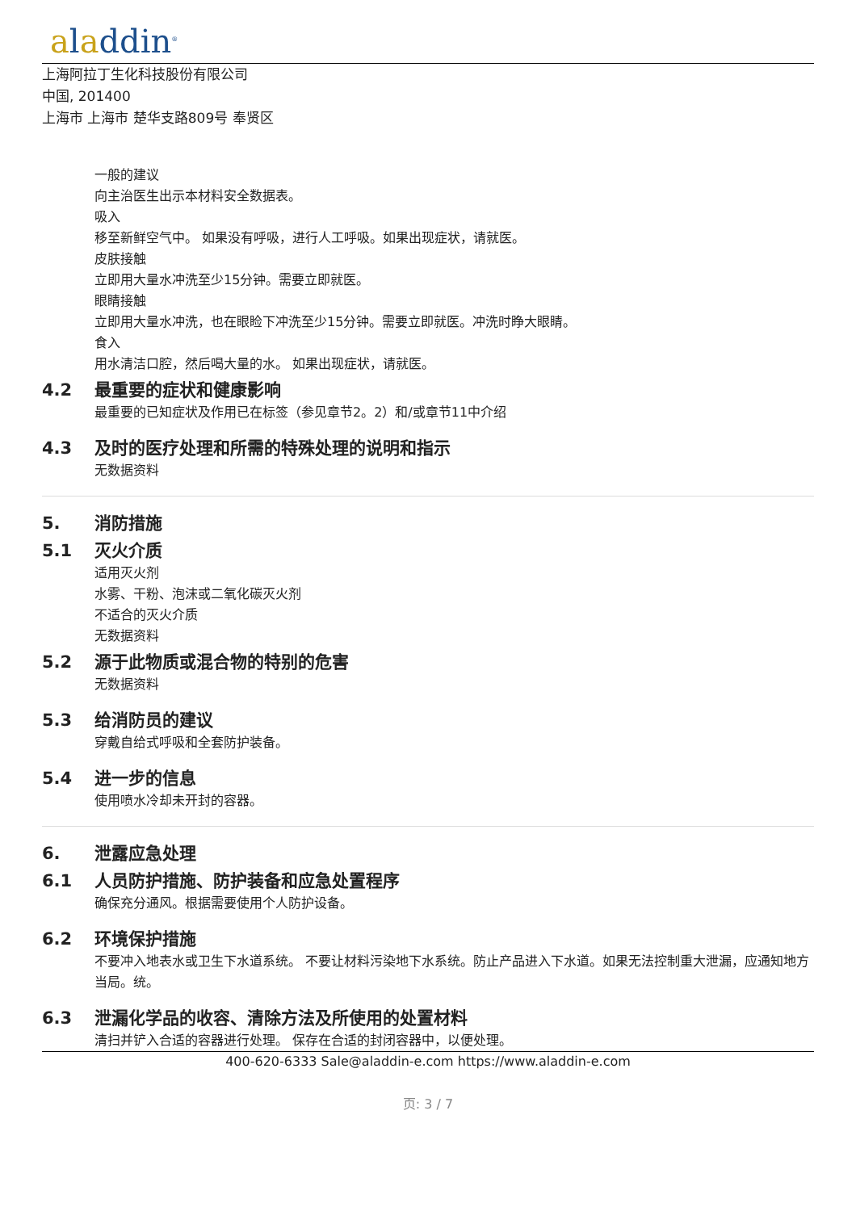aladdin<sup>®</sup>
上海阿拉丁生化科技股份有限公司
中国, 201400
上海市 上海市 楚华支路809号 奉贤区
一般的建议
向主治医生出示本材料安全数据表。
吸入
移至新鲜空气中。 如果没有呼吸，进行人工呼吸。如果出现症状，请就医。
皮肤接触
立即用大量水冲洗至少15分钟。需要立即就医。
眼睛接触
立即用大量水冲洗，也在眼睑下冲洗至少15分钟。需要立即就医。冲洗时睁大眼睛。
食入
用水清洁口腔，然后喝大量的水。 如果出现症状，请就医。
4.2 最重要的症状和健康影响
最重要的已知症状及作用已在标签（参见章节2。2）和/或章节11中介绍
4.3 及时的医疗处理和所需的特殊处理的说明和指示
无数据资料
5. 消防措施
5.1 灭火介质
适用灭火剂
水雾、干粉、泡沫或二氧化碳灭火剂
不适合的灭火介质
无数据资料
5.2 源于此物质或混合物的特别的危害
无数据资料
5.3 给消防员的建议
穿戴自给式呼吸和全套防护装备。
5.4 进一步的信息
使用喷水冷却未开封的容器。
6. 泄露应急处理
6.1 人员防护措施、防护装备和应急处置程序
确保充分通风。根据需要使用个人防护设备。
6.2 环境保护措施
不要冲入地表水或卫生下水道系统。 不要让材料污染地下水系统。防止产品进入下水道。如果无法控制重大泄漏，应通知地方当局。统。
6.3 泄漏化学品的收容、清除方法及所使用的处置材料
清扫并铲入合适的容器进行处理。 保存在合适的封闭容器中，以便处理。
400-620-6333 Sale@aladdin-e.com https://www.aladdin-e.com
页: 3 / 7